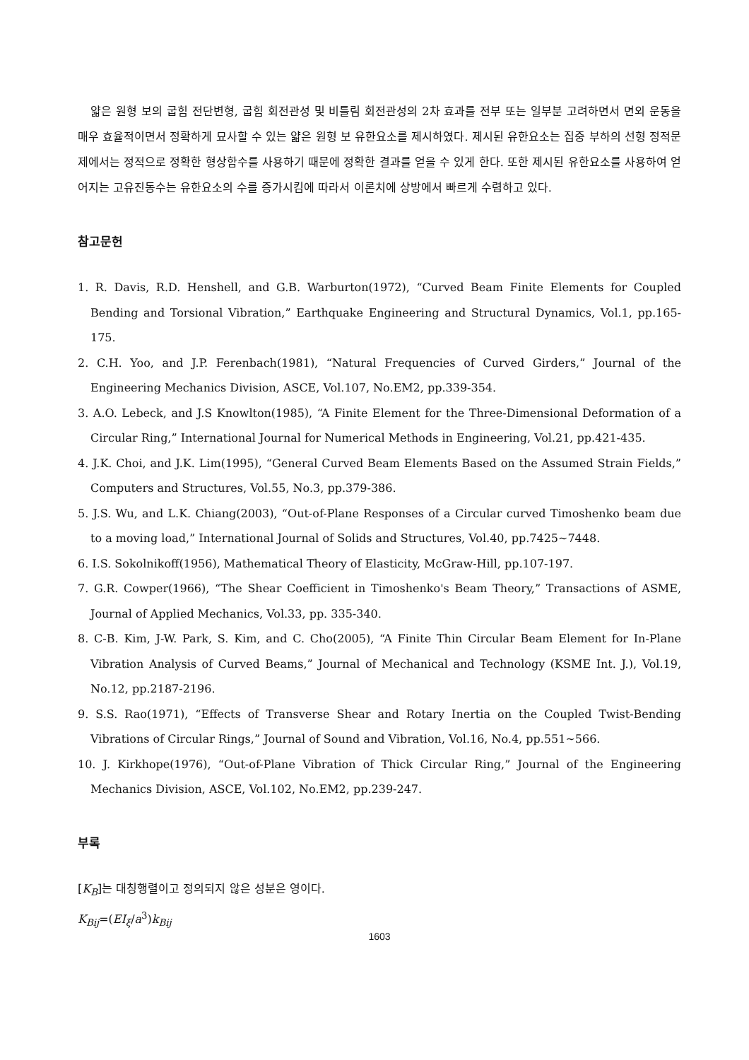얇은 원형 보의 굽힘 전단변형, 굽힘 회전관성 및 비틀림 회전관성의 2차 효과를 전부 또는 일부분 고려하면서 면외 운동을 매우 효율적이면서 정확하게 묘사할 수 있는 얇은 원형 보 유한요소를 제시하였다. 제시된 유한요소는 집중 부하의 선형 정적문제에서는 정적으로 정확한 형상함수를 사용하기 때문에 정확한 결과를 얻을 수 있게 한다. 또한 제시된 유한요소를 사용하여 얻어지는 고유진동수는 유한요소의 수를 증가시킴에 따라서 이론치에 상방에서 빠르게 수렴하고 있다.
참고문헌
1. R. Davis, R.D. Henshell, and G.B. Warburton(1972), “Curved Beam Finite Elements for Coupled Bending and Torsional Vibration,” Earthquake Engineering and Structural Dynamics, Vol.1, pp.165-175.
2. C.H. Yoo, and J.P. Ferenbach(1981), “Natural Frequencies of Curved Girders,” Journal of the Engineering Mechanics Division, ASCE, Vol.107, No.EM2, pp.339-354.
3. A.O. Lebeck, and J.S Knowlton(1985), “A Finite Element for the Three-Dimensional Deformation of a Circular Ring,” International Journal for Numerical Methods in Engineering, Vol.21, pp.421-435.
4. J.K. Choi, and J.K. Lim(1995), “General Curved Beam Elements Based on the Assumed Strain Fields,” Computers and Structures, Vol.55, No.3, pp.379-386.
5. J.S. Wu, and L.K. Chiang(2003), “Out-of-Plane Responses of a Circular curved Timoshenko beam due to a moving load,” International Journal of Solids and Structures, Vol.40, pp.7425~7448.
6. I.S. Sokolnikoff(1956), Mathematical Theory of Elasticity, McGraw-Hill, pp.107-197.
7. G.R. Cowper(1966), “The Shear Coefficient in Timoshenko's Beam Theory,” Transactions of ASME, Journal of Applied Mechanics, Vol.33, pp. 335-340.
8. C-B. Kim, J-W. Park, S. Kim, and C. Cho(2005), “A Finite Thin Circular Beam Element for In-Plane Vibration Analysis of Curved Beams,” Journal of Mechanical and Technology (KSME Int. J.), Vol.19, No.12, pp.2187-2196.
9. S.S. Rao(1971), “Effects of Transverse Shear and Rotary Inertia on the Coupled Twist-Bending Vibrations of Circular Rings,” Journal of Sound and Vibration, Vol.16, No.4, pp.551~566.
10. J. Kirkhope(1976), “Out-of-Plane Vibration of Thick Circular Ring,” Journal of the Engineering Mechanics Division, ASCE, Vol.102, No.EM2, pp.239-247.
부록
[K<sub>B</sub>]는 대칭행렬이고 정의되지 않은 성분은 영이다.
K<sub>Bij</sub>=(EI<sub>ξ</sub>/a<sup>3</sup>)k<sub>Bij</sub>
1603